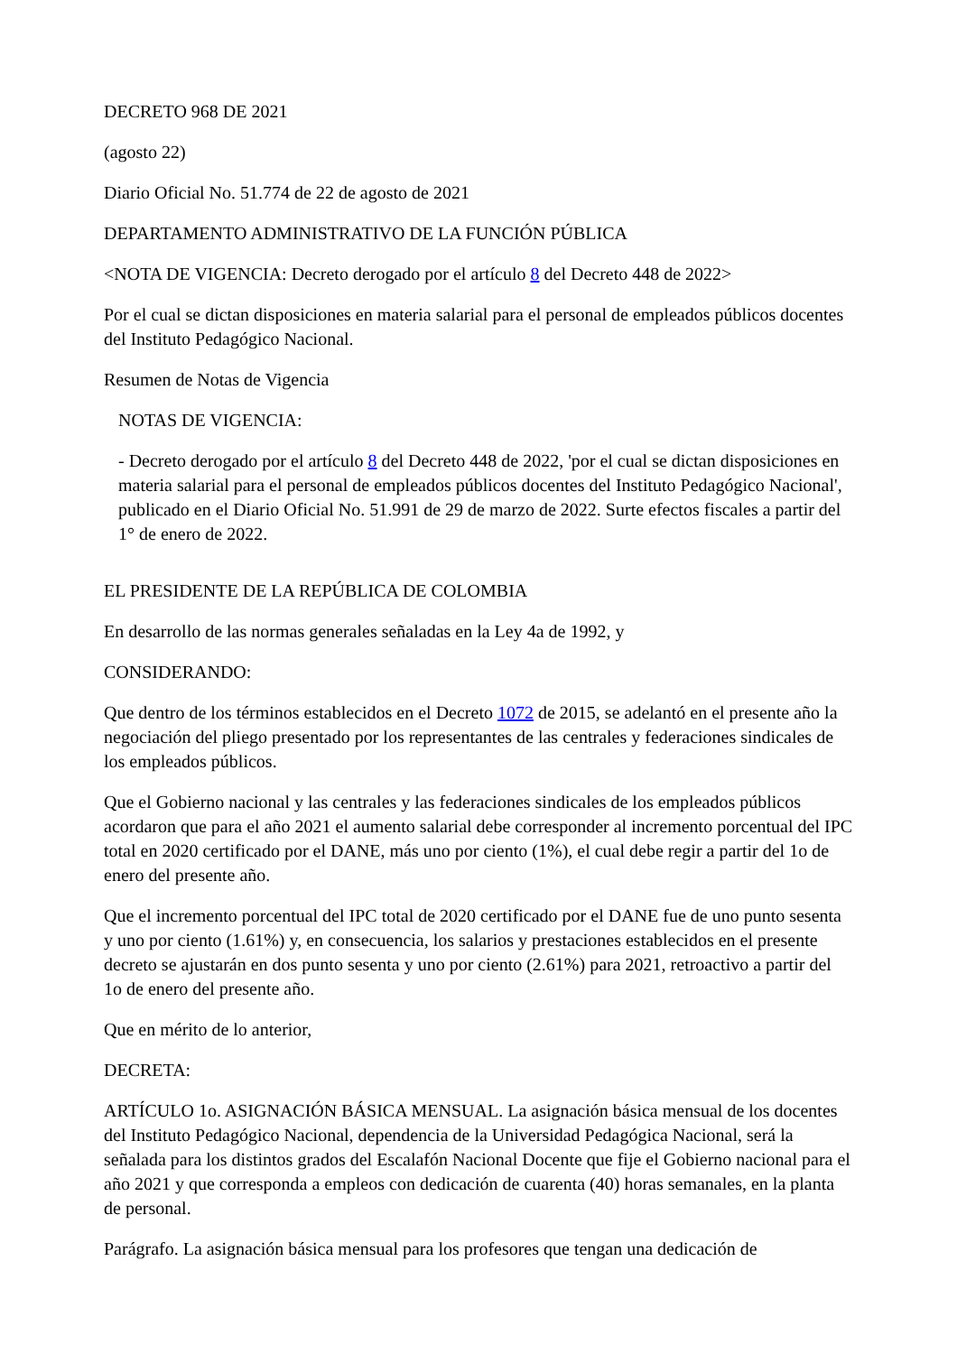DECRETO 968 DE 2021
(agosto 22)
Diario Oficial No. 51.774 de 22 de agosto de 2021
DEPARTAMENTO ADMINISTRATIVO DE LA FUNCIÓN PÚBLICA
<NOTA DE VIGENCIA: Decreto derogado por el artículo 8 del Decreto 448 de 2022>
Por el cual se dictan disposiciones en materia salarial para el personal de empleados públicos docentes del Instituto Pedagógico Nacional.
Resumen de Notas de Vigencia
NOTAS DE VIGENCIA:
- Decreto derogado por el artículo 8 del Decreto 448 de 2022, 'por el cual se dictan disposiciones en materia salarial para el personal de empleados públicos docentes del Instituto Pedagógico Nacional', publicado en el Diario Oficial No. 51.991 de 29 de marzo de 2022. Surte efectos fiscales a partir del 1° de enero de 2022.
EL PRESIDENTE DE LA REPÚBLICA DE COLOMBIA
En desarrollo de las normas generales señaladas en la Ley 4a de 1992, y
CONSIDERANDO:
Que dentro de los términos establecidos en el Decreto 1072 de 2015, se adelantó en el presente año la negociación del pliego presentado por los representantes de las centrales y federaciones sindicales de los empleados públicos.
Que el Gobierno nacional y las centrales y las federaciones sindicales de los empleados públicos acordaron que para el año 2021 el aumento salarial debe corresponder al incremento porcentual del IPC total en 2020 certificado por el DANE, más uno por ciento (1%), el cual debe regir a partir del 1o de enero del presente año.
Que el incremento porcentual del IPC total de 2020 certificado por el DANE fue de uno punto sesenta y uno por ciento (1.61%) y, en consecuencia, los salarios y prestaciones establecidos en el presente decreto se ajustarán en dos punto sesenta y uno por ciento (2.61%) para 2021, retroactivo a partir del 1o de enero del presente año.
Que en mérito de lo anterior,
DECRETA:
ARTÍCULO 1o. ASIGNACIÓN BÁSICA MENSUAL. La asignación básica mensual de los docentes del Instituto Pedagógico Nacional, dependencia de la Universidad Pedagógica Nacional, será la señalada para los distintos grados del Escalafón Nacional Docente que fije el Gobierno nacional para el año 2021 y que corresponda a empleos con dedicación de cuarenta (40) horas semanales, en la planta de personal.
Parágrafo. La asignación básica mensual para los profesores que tengan una dedicación de